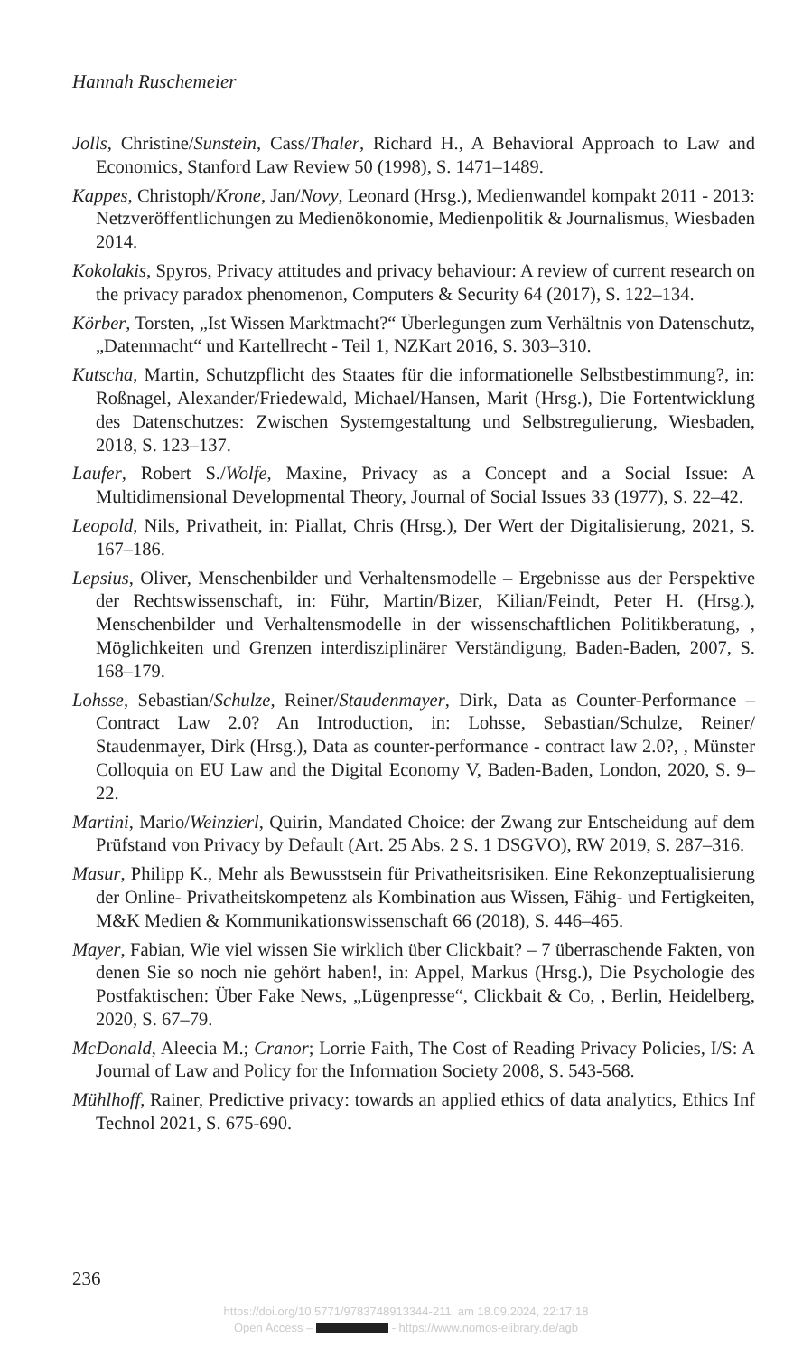Hannah Ruschemeier
Jolls, Christine/Sunstein, Cass/Thaler, Richard H., A Behavioral Approach to Law and Economics, Stanford Law Review 50 (1998), S. 1471–1489.
Kappes, Christoph/Krone, Jan/Novy, Leonard (Hrsg.), Medienwandel kompakt 2011 - 2013: Netzveröffentlichungen zu Medienökonomie, Medienpolitik & Journalismus, Wiesbaden 2014.
Kokolakis, Spyros, Privacy attitudes and privacy behaviour: A review of current research on the privacy paradox phenomenon, Computers & Security 64 (2017), S. 122–134.
Körber, Torsten, „Ist Wissen Marktmacht?“ Überlegungen zum Verhältnis von Datenschutz, „Datenmacht“ und Kartellrecht - Teil 1, NZKart 2016, S. 303–310.
Kutscha, Martin, Schutzpflicht des Staates für die informationelle Selbstbestimmung?, in: Roßnagel, Alexander/Friedewald, Michael/Hansen, Marit (Hrsg.), Die Fortentwicklung des Datenschutzes: Zwischen Systemgestaltung und Selbstregulierung, Wiesbaden, 2018, S. 123–137.
Laufer, Robert S./Wolfe, Maxine, Privacy as a Concept and a Social Issue: A Multidimensional Developmental Theory, Journal of Social Issues 33 (1977), S. 22–42.
Leopold, Nils, Privatheit, in: Piallat, Chris (Hrsg.), Der Wert der Digitalisierung, 2021, S. 167–186.
Lepsius, Oliver, Menschenbilder und Verhaltensmodelle – Ergebnisse aus der Perspektive der Rechtswissenschaft, in: Führ, Martin/Bizer, Kilian/Feindt, Peter H. (Hrsg.), Menschenbilder und Verhaltensmodelle in der wissenschaftlichen Politikberatung, , Möglichkeiten und Grenzen interdisziplinärer Verständigung, Baden-Baden, 2007, S. 168–179.
Lohsse, Sebastian/Schulze, Reiner/Staudenmayer, Dirk, Data as Counter-Performance – Contract Law 2.0? An Introduction, in: Lohsse, Sebastian/Schulze, Reiner/ Staudenmayer, Dirk (Hrsg.), Data as counter-performance - contract law 2.0?, , Münster Colloquia on EU Law and the Digital Economy V, Baden-Baden, London, 2020, S. 9–22.
Martini, Mario/Weinzierl, Quirin, Mandated Choice: der Zwang zur Entscheidung auf dem Prüfstand von Privacy by Default (Art. 25 Abs. 2 S. 1 DSGVO), RW 2019, S. 287–316.
Masur, Philipp K., Mehr als Bewusstsein für Privatheitsrisiken. Eine Rekonzeptualisierung der Online- Privatheitskompetenz als Kombination aus Wissen, Fähig- und Fertigkeiten, M&K Medien & Kommunikationswissenschaft 66 (2018), S. 446–465.
Mayer, Fabian, Wie viel wissen Sie wirklich über Clickbait? – 7 überraschende Fakten, von denen Sie so noch nie gehört haben!, in: Appel, Markus (Hrsg.), Die Psychologie des Postfaktischen: Über Fake News, „Lügenpresse“, Clickbait & Co, , Berlin, Heidelberg, 2020, S. 67–79.
McDonald, Aleecia M.; Cranor; Lorrie Faith, The Cost of Reading Privacy Policies, I/S: A Journal of Law and Policy for the Information Society 2008, S. 543-568.
Mühlhoff, Rainer, Predictive privacy: towards an applied ethics of data analytics, Ethics Inf Technol 2021, S. 675-690.
236
https://doi.org/10.5771/9783748913344-211, am 18.09.2024, 22:17:18
Open Access – - https://www.nomos-elibrary.de/agb